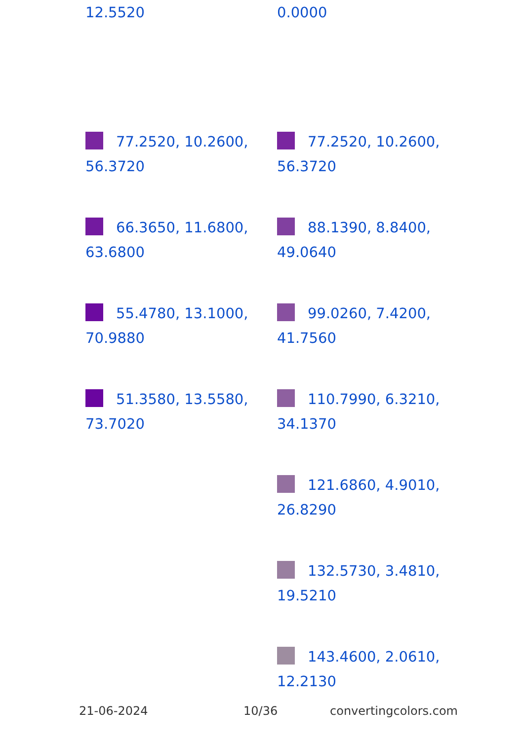12.5520
77.2520, 10.2600, 56.3720
66.3650, 11.6800, 63.6800
55.4780, 13.1000, 70.9880
51.3580, 13.5580, 73.7020
0.0000
77.2520, 10.2600, 56.3720
88.1390, 8.8400, 49.0640
99.0260, 7.4200, 41.7560
110.7990, 6.3210, 34.1370
121.6860, 4.9010, 26.8290
132.5730, 3.4810, 19.5210
143.4600, 2.0610, 12.2130
21-06-2024 10/36 convertingcolors.com